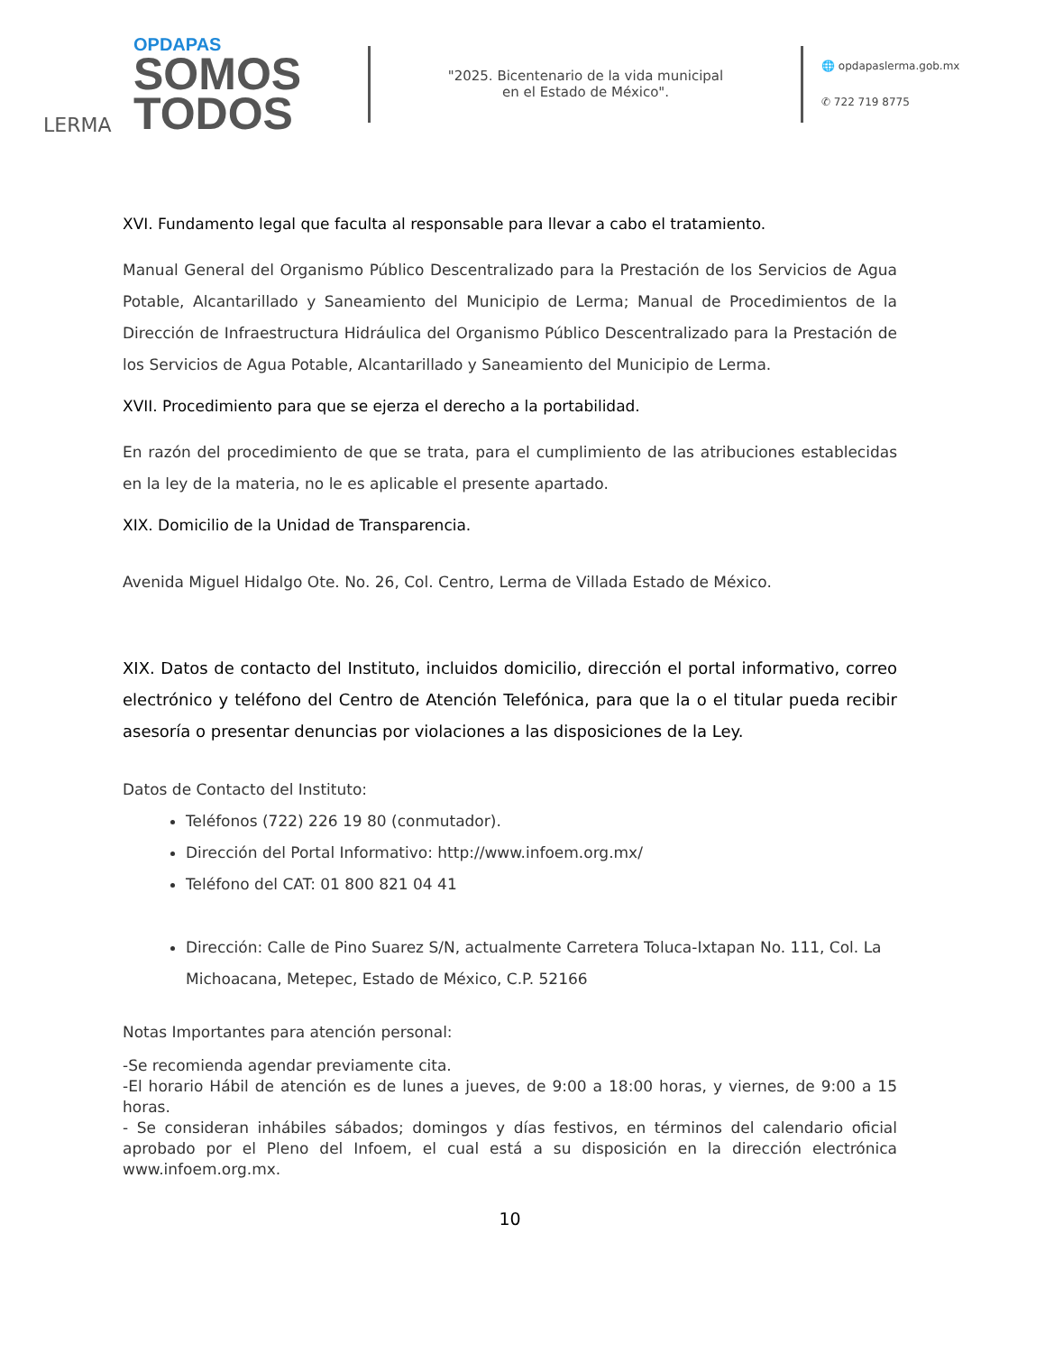LERMA
OPDAPAS
SOMOS
TODOS
"2025. Bicentenario de la vida municipal
en el Estado de México".
🌐 opdapaslerma.gob.mx
✆ 722 719 8775
XVI. Fundamento legal que faculta al responsable para llevar a cabo el tratamiento.
Manual General del Organismo Público Descentralizado para la Prestación de los Servicios de Agua Potable, Alcantarillado y Saneamiento del Municipio de Lerma; Manual de Procedimientos de la Dirección de Infraestructura Hidráulica del Organismo Público Descentralizado para la Prestación de los Servicios de Agua Potable, Alcantarillado y Saneamiento del Municipio de Lerma.
XVII. Procedimiento para que se ejerza el derecho a la portabilidad.
En razón del procedimiento de que se trata, para el cumplimiento de las atribuciones establecidas en la ley de la materia, no le es aplicable el presente apartado.
XIX. Domicilio de la Unidad de Transparencia.
Avenida Miguel Hidalgo Ote. No. 26, Col. Centro, Lerma de Villada Estado de México.
XIX. Datos de contacto del Instituto, incluidos domicilio, dirección el portal informativo, correo electrónico y teléfono del Centro de Atención Telefónica, para que la o el titular pueda recibir asesoría o presentar denuncias por violaciones a las disposiciones de la Ley.
Datos de Contacto del Instituto:
Teléfonos (722) 226 19 80 (conmutador).
Dirección del Portal Informativo: http://www.infoem.org.mx/
Teléfono del CAT: 01 800 821 04 41
Dirección: Calle de Pino Suarez S/N, actualmente Carretera Toluca-Ixtapan No. 111, Col. La Michoacana, Metepec, Estado de México, C.P. 52166
Notas Importantes para atención personal:
-Se recomienda agendar previamente cita.
-El horario Hábil de atención es de lunes a jueves, de 9:00 a 18:00 horas, y viernes, de 9:00 a 15 horas.
- Se consideran inhábiles sábados; domingos y días festivos, en términos del calendario oficial aprobado por el Pleno del Infoem, el cual está a su disposición en la dirección electrónica www.infoem.org.mx.
10